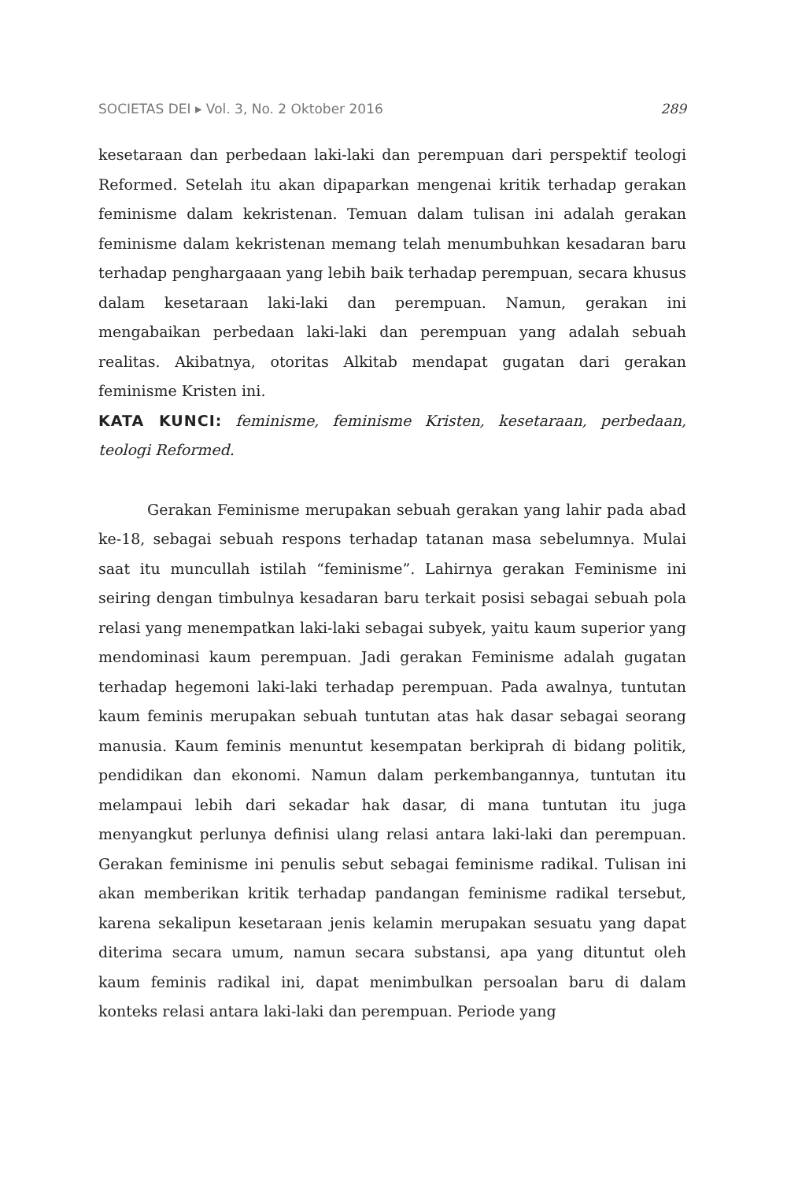SOCIETAS DEI ▸ Vol. 3, No. 2 Oktober 2016 289
kesetaraan dan perbedaan laki-laki dan perempuan dari perspektif teologi Reformed. Setelah itu akan dipaparkan mengenai kritik terhadap gerakan feminisme dalam kekristenan. Temuan dalam tulisan ini adalah gerakan feminisme dalam kekristenan memang telah menumbuhkan kesadaran baru terhadap penghargaaan yang lebih baik terhadap perempuan, secara khusus dalam kesetaraan laki-laki dan perempuan. Namun, gerakan ini mengabaikan perbedaan laki-laki dan perempuan yang adalah sebuah realitas. Akibatnya, otoritas Alkitab mendapat gugatan dari gerakan feminisme Kristen ini.
KATA KUNCI: feminisme, feminisme Kristen, kesetaraan, perbedaan, teologi Reformed.
Gerakan Feminisme merupakan sebuah gerakan yang lahir pada abad ke-18, sebagai sebuah respons terhadap tatanan masa sebelumnya. Mulai saat itu muncullah istilah “feminisme”. Lahirnya gerakan Feminisme ini seiring dengan timbulnya kesadaran baru terkait posisi sebagai sebuah pola relasi yang menempatkan laki-laki sebagai subyek, yaitu kaum superior yang mendominasi kaum perempuan. Jadi gerakan Feminisme adalah gugatan terhadap hegemoni laki-laki terhadap perempuan. Pada awalnya, tuntutan kaum feminis merupakan sebuah tuntutan atas hak dasar sebagai seorang manusia. Kaum feminis menuntut kesempatan berkiprah di bidang politik, pendidikan dan ekonomi. Namun dalam perkembangannya, tuntutan itu melampaui lebih dari sekadar hak dasar, di mana tuntutan itu juga menyangkut perlunya definisi ulang relasi antara laki-laki dan perempuan. Gerakan feminisme ini penulis sebut sebagai feminisme radikal. Tulisan ini akan memberikan kritik terhadap pandangan feminisme radikal tersebut, karena sekalipun kesetaraan jenis kelamin merupakan sesuatu yang dapat diterima secara umum, namun secara substansi, apa yang dituntut oleh kaum feminis radikal ini, dapat menimbulkan persoalan baru di dalam konteks relasi antara laki-laki dan perempuan. Periode yang